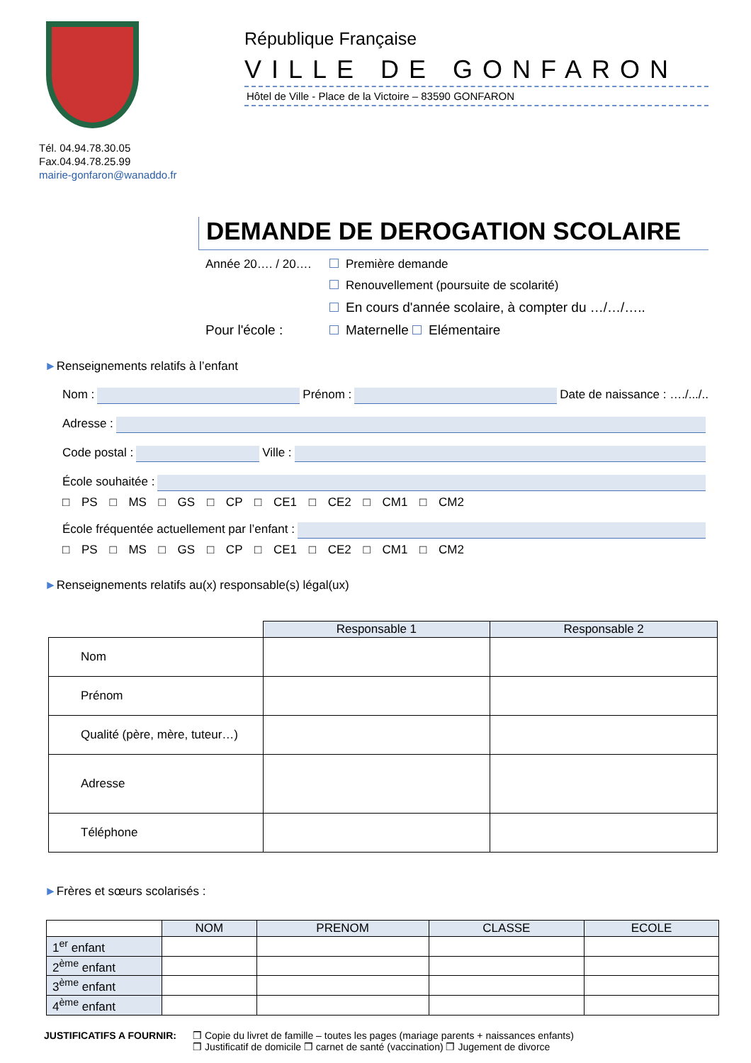Tél. 04.94.78.30.05
Fax.04.94.78.25.99
mairie-gonfaron@wanaddo.fr
République Française
VILLE DE GONFARON
Hôtel de Ville - Place de la Victoire – 83590 GONFARON
DEMANDE DE DEROGATION SCOLAIRE
Année 20…. / 20…. Première demande
Renouvellement (poursuite de scolarité)
En cours d'année scolaire, à compter du …/…/…..
Pour l'école : Maternelle Elémentaire
►Renseignements relatifs à l’enfant
Nom :
Prénom :
Date de naissance : …./.../..
Adresse :
Code postal :
Ville :
École souhaitée :
□ PS □ MS □ GS □ CP □ CE1 □ CE2 □ CM1 □ CM2
École fréquentée actuellement par l’enfant :
□ PS □ MS □ GS □ CP □ CE1 □ CE2 □ CM1 □ CM2
►Renseignements relatifs au(x) responsable(s) légal(ux)
| | Responsable 1 | Responsable 2 |
| --- | --- | --- |
| Nom | | |
| Prénom | | |
| Qualité (père, mère, tuteur…) | | |
| Adresse | | |
| Téléphone | | |
►Frères et sœurs scolarisés :
| | NOM | PRENOM | CLASSE | ECOLE |
| --- | --- | --- | --- | --- |
| 1<sup>er</sup> enfant | | | | |
| 2<sup>ème</sup> enfant | | | | |
| 3<sup>ème</sup> enfant | | | | |
| 4<sup>ème</sup> enfant | | | | |
JUSTIFICATIFS A FOURNIR: ❒ Copie du livret de famille – toutes les pages (mariage parents + naissances enfants)
❒ Justificatif de domicile ❒ carnet de santé (vaccination) ❒ Jugement de divorce